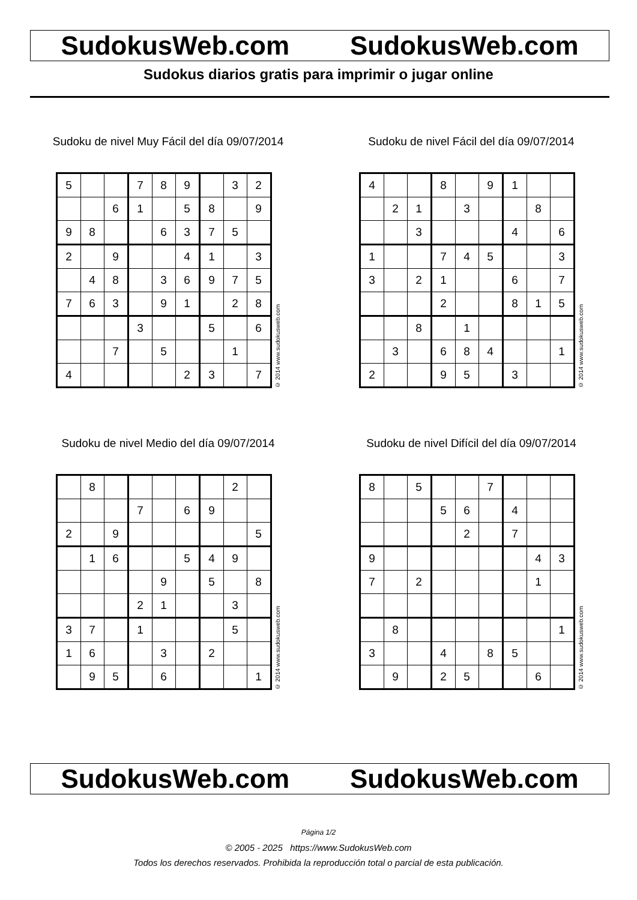SudokusWeb.com SudokusWeb.com
Sudokus diarios gratis para imprimir o jugar online
Sudoku de nivel Muy Fácil del día 09/07/2014
| 5 | | | 7 | 8 | 9 | | 3 | 2 |
| | | 6 | 1 | | 5 | 8 | | 9 |
| 9 | 8 | | | 6 | 3 | 7 | 5 | |
| 2 | | 9 | | | 4 | 1 | | 3 |
| | 4 | 8 | | 3 | 6 | 9 | 7 | 5 |
| 7 | 6 | 3 | | 9 | 1 | | 2 | 8 |
| | | | 3 | | | 5 | | 6 |
| | | 7 | | 5 | | | 1 | |
| 4 | | | | | 2 | 3 | | 7 |
© 2014 www.sudokusweb.com
Sudoku de nivel Fácil del día 09/07/2014
| 4 | | | 8 | | 9 | 1 | | |
| | 2 | 1 | | 3 | | | 8 | |
| | | 3 | | | | 4 | | 6 |
| 1 | | | 7 | 4 | 5 | | | 3 |
| 3 | | 2 | 1 | | | 6 | | 7 |
| | | | 2 | | | 8 | 1 | 5 |
| | | 8 | | 1 | | | | |
| | 3 | | 6 | 8 | 4 | | | 1 |
| 2 | | | 9 | 5 | | 3 | | |
© 2014 www.sudokusweb.com
Sudoku de nivel Medio del día 09/07/2014
| | 8 | | | | | | 2 | |
| | | | 7 | | 6 | 9 | | |
| 2 | | 9 | | | | | | 5 |
| | 1 | 6 | | | 5 | 4 | 9 | |
| | | | | 9 | | 5 | | 8 |
| | | | 2 | 1 | | | 3 | |
| 3 | 7 | | 1 | | | | 5 | |
| 1 | 6 | | | 3 | | 2 | | |
| | 9 | 5 | | 6 | | | | 1 |
© 2014 www.sudokusweb.com
Sudoku de nivel Difícil del día 09/07/2014
| 8 | | 5 | | | 7 | | | |
| | | | 5 | 6 | | 4 | | |
| | | | | 2 | | 7 | | |
| 9 | | | | | | | 4 | 3 |
| 7 | | 2 | | | | | 1 | |
| | 8 | | | | | | | 1 |
| 3 | | | 4 | | 8 | 5 | | |
| | 9 | | 2 | 5 | | | 6 | |
© 2014 www.sudokusweb.com
SudokusWeb.com SudokusWeb.com
Página 1/2
© 2005 - 2025 https://www.SudokusWeb.com
Todos los derechos reservados. Prohibida la reproducción total o parcial de esta publicación.